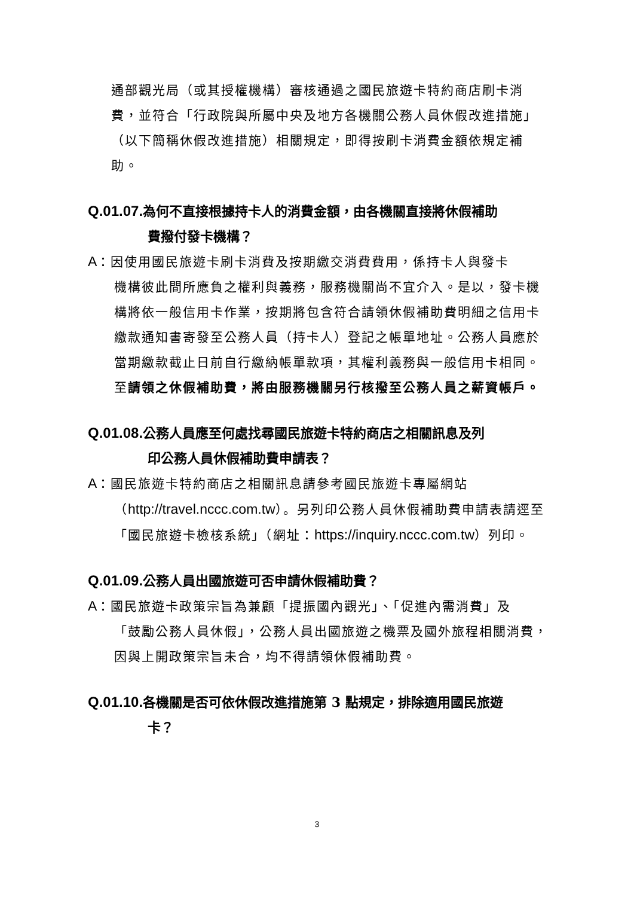通部觀光局（或其授權機構）審核通過之國民旅遊卡特約商店刷卡消費，並符合「行政院與所屬中央及地方各機關公務人員休假改進措施」（以下簡稱休假改進措施）相關規定，即得按刷卡消費金額依規定補助。
Q.01.07. 為何不直接根據持卡人的消費金額，由各機關直接將休假補助
費撥付發卡機構？
A：因使用國民旅遊卡刷卡消費及按期繳交消費費用，係持卡人與發卡
機構彼此間所應負之權利與義務，服務機關尚不宜介入。是以，發卡機構將依一般信用卡作業，按期將包含符合請領休假補助費明細之信用卡繳款通知書寄發至公務人員（持卡人）登記之帳單地址。公務人員應於當期繳款截止日前自行繳納帳單款項，其權利義務與一般信用卡相同。至請領之休假補助費，將由服務機關另行核撥至公務人員之薪資帳戶。
Q.01.08. 公務人員應至何處找尋國民旅遊卡特約商店之相關訊息及列
印公務人員休假補助費申請表？
A：國民旅遊卡特約商店之相關訊息請參考國民旅遊卡專屬網站
（http://travel.nccc.com.tw）。另列印公務人員休假補助費申請表請逕至「國民旅遊卡檢核系統」（網址：https://inquiry.nccc.com.tw）列印。
Q.01.09. 公務人員出國旅遊可否申請休假補助費？
A：國民旅遊卡政策宗旨為兼顧「提振國內觀光」、「促進內需消費」及
「鼓勵公務人員休假」，公務人員出國旅遊之機票及國外旅程相關消費，因與上開政策宗旨未合，均不得請領休假補助費。
Q.01.10. 各機關是否可依休假改進措施第 3 點規定，排除適用國民旅遊
卡？
3